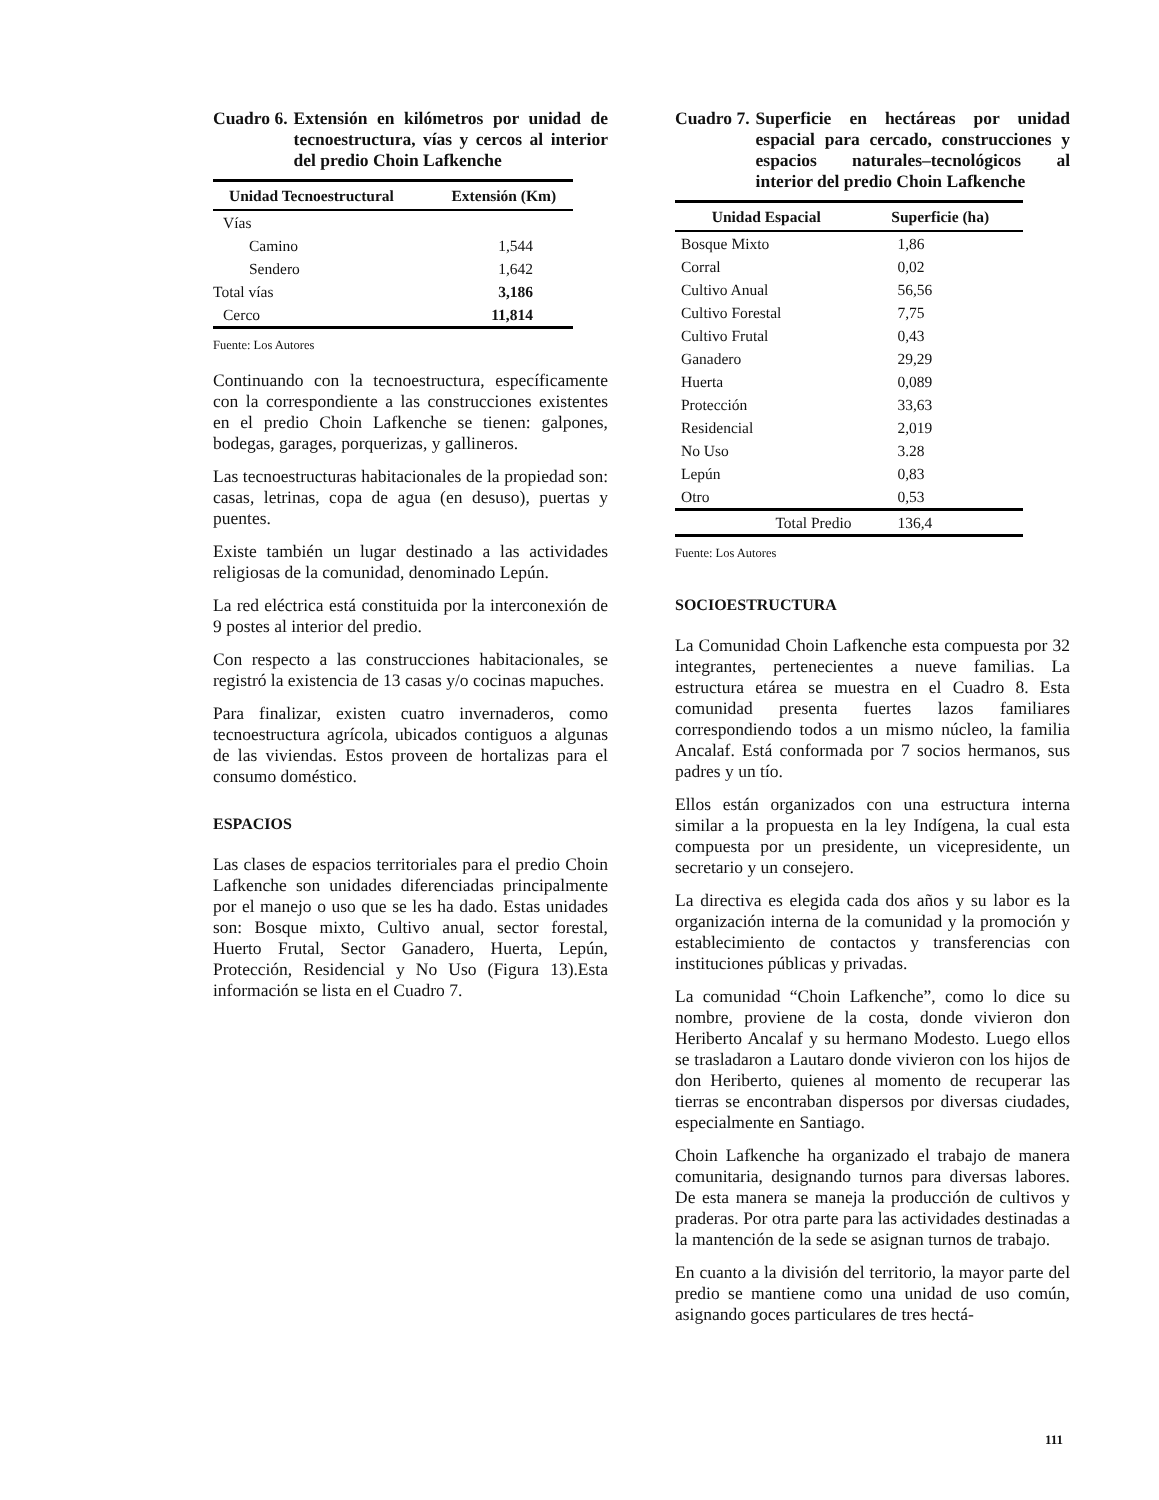Cuadro 6. Extensión en kilómetros por unidad de tecnoestructura, vías y cercos al interior del predio Choin Lafkenche
| Unidad Tecnoestructural | Extensión (Km) |
| --- | --- |
| Vías | |
| Camino | 1,544 |
| Sendero | 1,642 |
| Total vías | 3,186 |
| Cerco | 11,814 |
Fuente: Los Autores
Continuando con la tecnoestructura, específicamente con la correspondiente a las construcciones existentes en el predio Choin Lafkenche se tienen: galpones, bodegas, garages, porquerizas, y gallineros.
Las tecnoestructuras habitacionales de la propiedad son: casas, letrinas, copa de agua (en desuso), puertas y puentes.
Existe también un lugar destinado a las actividades religiosas de la comunidad, denominado Lepún.
La red eléctrica está constituida por la interconexión de 9 postes al interior del predio.
Con respecto a las construcciones habitacionales, se registró la existencia de 13 casas y/o cocinas mapuches.
Para finalizar, existen cuatro invernaderos, como tecnoestructura agrícola, ubicados contiguos a algunas de las viviendas. Estos proveen de hortalizas para el consumo doméstico.
ESPACIOS
Las clases de espacios territoriales para el predio Choin Lafkenche son unidades diferenciadas principalmente por el manejo o uso que se les ha dado. Estas unidades son: Bosque mixto, Cultivo anual, sector forestal, Huerto Frutal, Sector Ganadero, Huerta, Lepún, Protección, Residencial y No Uso (Figura 13).Esta información se lista en el Cuadro 7.
Cuadro 7. Superficie en hectáreas por unidad espacial para cercado, construcciones y espacios naturales–tecnológicos al interior del predio Choin Lafkenche
| Unidad Espacial | Superficie (ha) |
| --- | --- |
| Bosque Mixto | 1,86 |
| Corral | 0,02 |
| Cultivo Anual | 56,56 |
| Cultivo Forestal | 7,75 |
| Cultivo Frutal | 0,43 |
| Ganadero | 29,29 |
| Huerta | 0,089 |
| Protección | 33,63 |
| Residencial | 2,019 |
| No Uso | 3.28 |
| Lepún | 0,83 |
| Otro | 0,53 |
| Total Predio | 136,4 |
Fuente: Los Autores
SOCIOESTRUCTURA
La Comunidad Choin Lafkenche esta compuesta por 32 integrantes, pertenecientes a nueve familias. La estructura etárea se muestra en el Cuadro 8. Esta comunidad presenta fuertes lazos familiares correspondiendo todos a un mismo núcleo, la familia Ancalaf. Está conformada por 7 socios hermanos, sus padres y un tío.
Ellos están organizados con una estructura interna similar a la propuesta en la ley Indígena, la cual esta compuesta por un presidente, un vicepresidente, un secretario y un consejero.
La directiva es elegida cada dos años y su labor es la organización interna de la comunidad y la promoción y establecimiento de contactos y transferencias con instituciones públicas y privadas.
La comunidad “Choin Lafkenche”, como lo dice su nombre, proviene de la costa, donde vivieron don Heriberto Ancalaf y su hermano Modesto. Luego ellos se trasladaron a Lautaro donde vivieron con los hijos de don Heriberto, quienes al momento de recuperar las tierras se encontraban dispersos por diversas ciudades, especialmente en Santiago.
Choin Lafkenche ha organizado el trabajo de manera comunitaria, designando turnos para diversas labores. De esta manera se maneja la producción de cultivos y praderas. Por otra parte para las actividades destinadas a la mantención de la sede se asignan turnos de trabajo.
En cuanto a la división del territorio, la mayor parte del predio se mantiene como una unidad de uso común, asignando goces particulares de tres hectá-
111